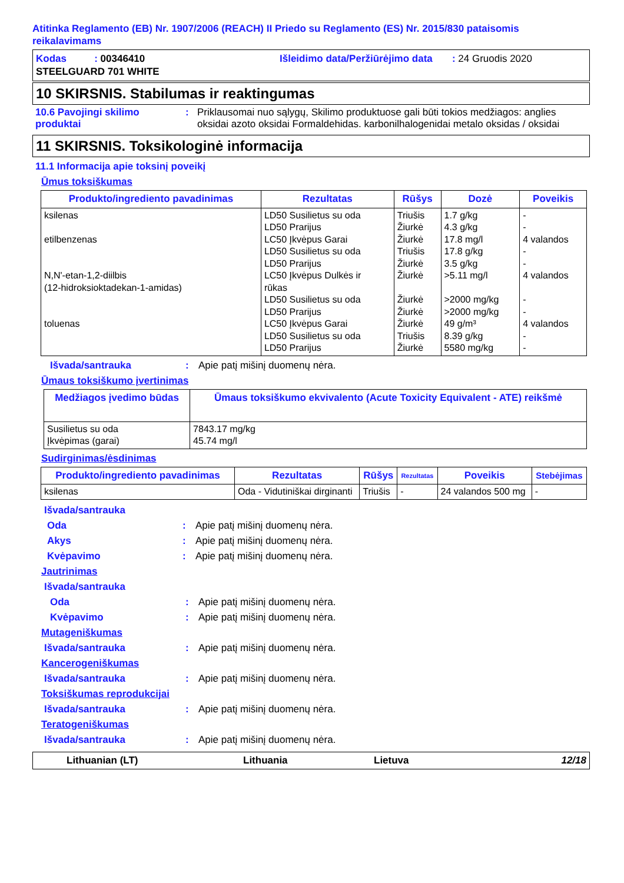Atitinka Reglamento (EB) Nr. 1907/2006 (REACH) II Priedo su Reglamento (ES) Nr. 2015/830 pataisomis reikalavimams
Kodas : 00346410
STEELGUARD 701 WHITE
Išleidimo data/Peržiūrėjimo data : 24 Gruodis 2020
10 SKIRSNIS. Stabilumas ir reaktingumas
10.6 Pavojingi skilimo produktai
: Priklausomai nuo sąlygų, Skilimo produktuose gali būti tokios medžiagos: anglies oksidai azoto oksidai Formaldehidas. karbonilhalogenidai metalo oksidas / oksidai
11 SKIRSNIS. Toksikologinė informacija
11.1 Informacija apie toksinį poveikį
Ūmus toksiškumas
| Produkto/ingrediento pavadinimas | Rezultatas | Rūšys | Dozė | Poveikis |
| --- | --- | --- | --- | --- |
| ksilenas etilbenzenas N,N'-etan-1,2-diilbis (12-hidroksioktadekan-1-amidas) toluenas | LD50 Susilietus su oda LD50 Prarijus LC50 Įkvėpus Garai LD50 Susilietus su oda LD50 Prarijus LC50 Įkvėpus Dulkės ir rūkas LD50 Susilietus su oda LD50 Prarijus LC50 Įkvėpus Garai LD50 Susilietus su oda LD50 Prarijus | Triušis Žiurkė Žiurkė Triušis Žiurkė Žiurkė Žiurkė Žiurkė Žiurkė Triušis Žiurkė | 1.7 g/kg 4.3 g/kg 17.8 mg/l 17.8 g/kg 3.5 g/kg >5.11 mg/l >2000 mg/kg >2000 mg/kg 49 g/m³ 8.39 g/kg 5580 mg/kg | - - 4 valandos - - 4 valandos - - 4 valandos - - |
Išvada/santrauka : Apie patį mišinį duomenų nėra.
Ūmaus toksiškumo įvertinimas
| Medžiagos įvedimo būdas | Ūmaus toksiškumo ekvivalento (Acute Toxicity Equivalent - ATE) reikšmė |
| --- | --- |
| Susilietus su oda Įkvėpimas (garai) | 7843.17 mg/kg 45.74 mg/l |
Sudirginimas/ėsdinimas
| Produkto/ingrediento pavadinimas | Rezultatas | Rūšys | Rezultatas | Poveikis | Stebėjimas |
| --- | --- | --- | --- | --- | --- |
| ksilenas | Oda - Vidutiniškai dirginanti | Triušis | - | 24 valandos 500 mg | - |
Išvada/santrauka
Oda : Apie patį mišinį duomenų nėra.
Akys : Apie patį mišinį duomenų nėra.
Kvėpavimo : Apie patį mišinį duomenų nėra.
Jautrinimas
Išvada/santrauka
Oda : Apie patį mišinį duomenų nėra.
Kvėpavimo : Apie patį mišinį duomenų nėra.
Mutageniškumas
Išvada/santrauka : Apie patį mišinį duomenų nėra.
Kancerogeniškumas
Išvada/santrauka : Apie patį mišinį duomenų nėra.
Toksiškumas reprodukcijai
Išvada/santrauka : Apie patį mišinį duomenų nėra.
Teratogeniškumas
Išvada/santrauka : Apie patį mišinį duomenų nėra.
Lithuanian (LT) Lithuania Lietuva 12/18